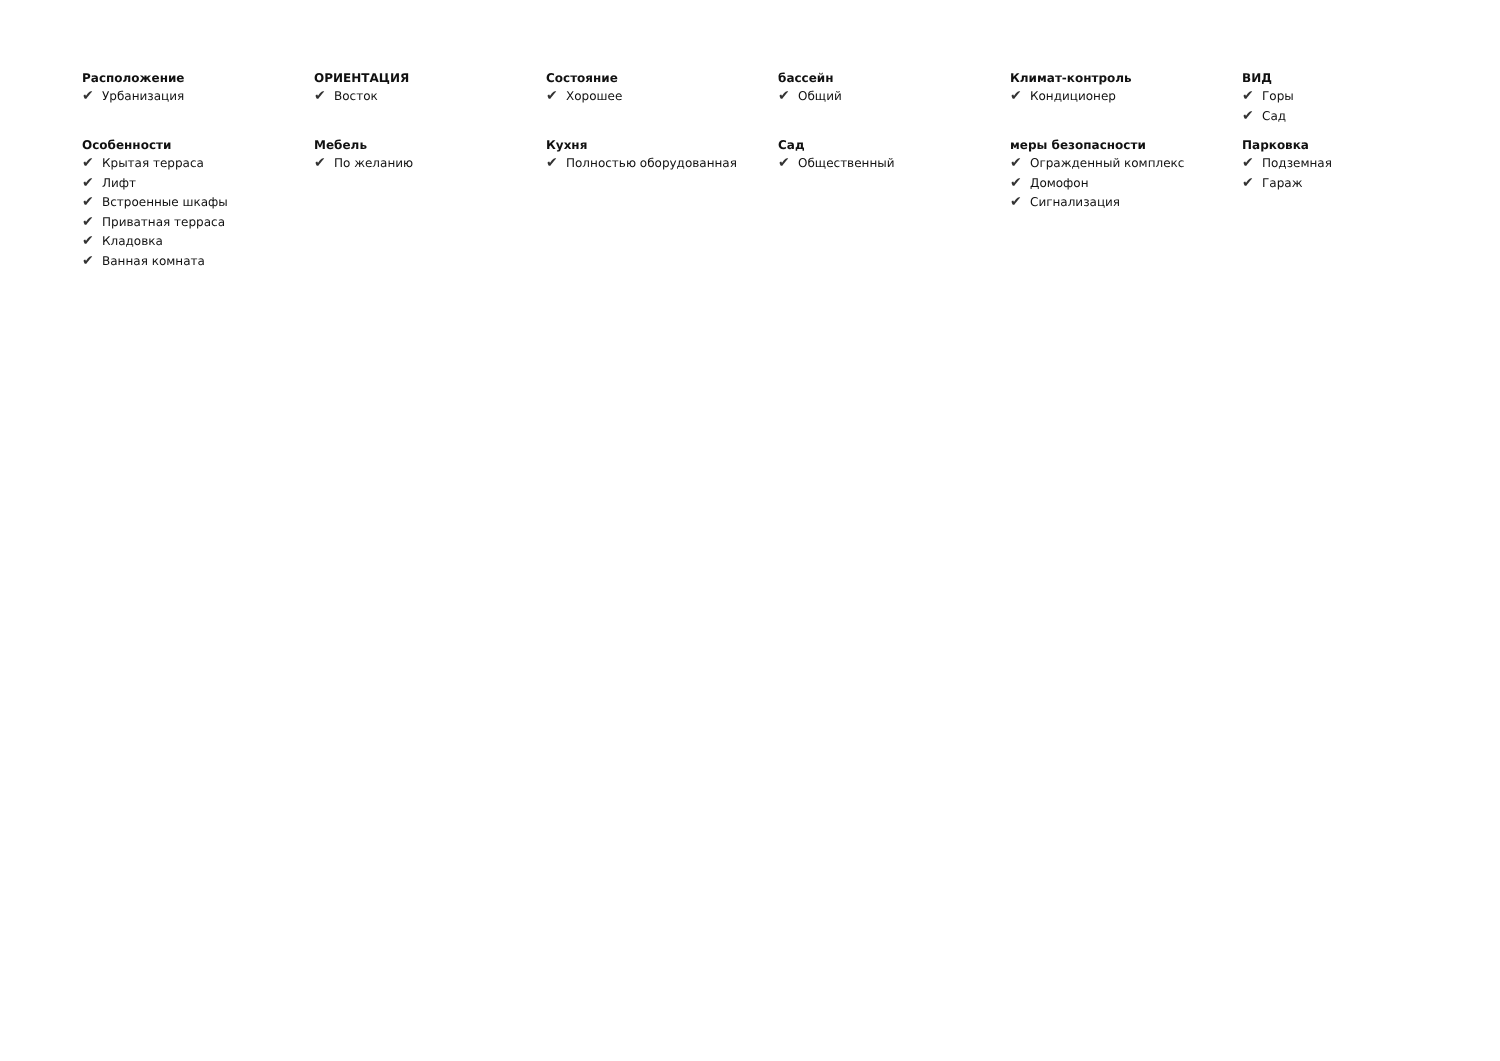Расположение
✔ Урбанизация
ОРИЕНТАЦИЯ
✔ Восток
Состояние
✔ Хорошее
бассейн
✔ Общий
Климат-контроль
✔ Кондиционер
ВИД
✔ Горы
✔ Сад
Особенности
✔ Крытая терраса
✔ Лифт
✔ Встроенные шкафы
✔ Приватная терраса
✔ Кладовка
✔ Ванная комната
Мебель
✔ По желанию
Кухня
✔ Полностью оборудованная
Сад
✔ Общественный
меры безопасности
✔ Огражденный комплекс
✔ Домофон
✔ Сигнализация
Парковка
✔ Подземная
✔ Гараж